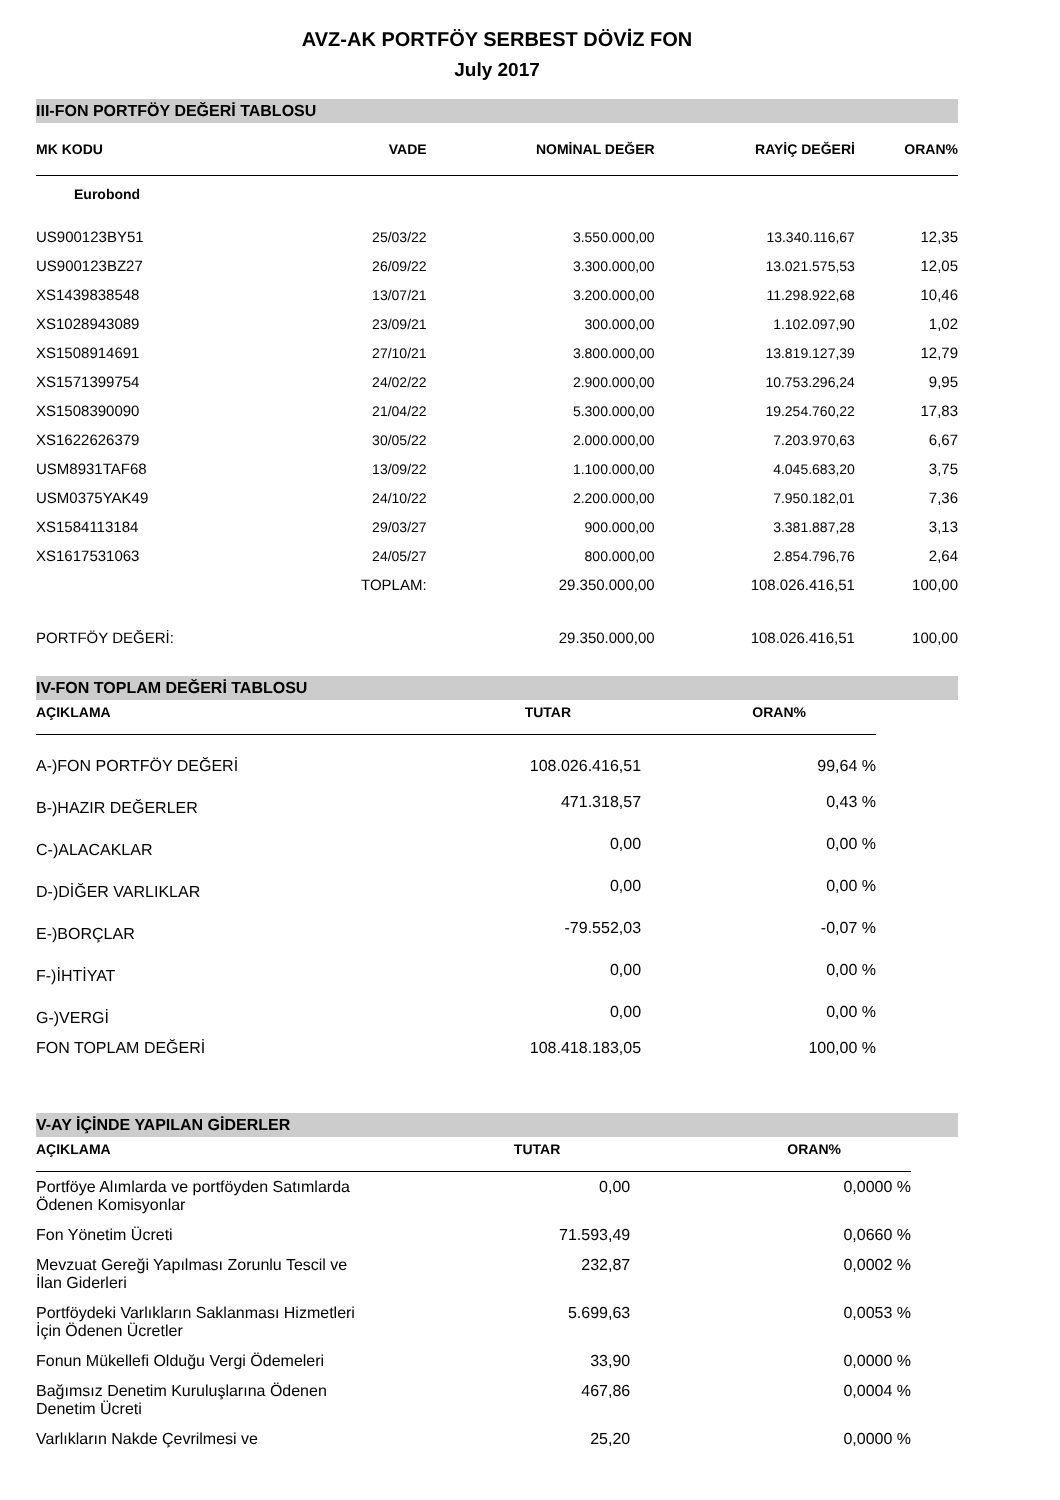AVZ-AK PORTFÖY SERBEST DÖVİZ FON
July 2017
III-FON PORTFÖY DEĞERİ TABLOSU
| MK KODU | VADE | NOMİNAL DEĞER | RAYİÇ DEĞERİ | ORAN% |
| --- | --- | --- | --- | --- |
| Eurobond | | | | |
| US900123BY51 | 25/03/22 | 3.550.000,00 | 13.340.116,67 | 12,35 |
| US900123BZ27 | 26/09/22 | 3.300.000,00 | 13.021.575,53 | 12,05 |
| XS1439838548 | 13/07/21 | 3.200.000,00 | 11.298.922,68 | 10,46 |
| XS1028943089 | 23/09/21 | 300.000,00 | 1.102.097,90 | 1,02 |
| XS1508914691 | 27/10/21 | 3.800.000,00 | 13.819.127,39 | 12,79 |
| XS1571399754 | 24/02/22 | 2.900.000,00 | 10.753.296,24 | 9,95 |
| XS1508390090 | 21/04/22 | 5.300.000,00 | 19.254.760,22 | 17,83 |
| XS1622626379 | 30/05/22 | 2.000.000,00 | 7.203.970,63 | 6,67 |
| USM8931TAF68 | 13/09/22 | 1.100.000,00 | 4.045.683,20 | 3,75 |
| USM0375YAK49 | 24/10/22 | 2.200.000,00 | 7.950.182,01 | 7,36 |
| XS1584113184 | 29/03/27 | 900.000,00 | 3.381.887,28 | 3,13 |
| XS1617531063 | 24/05/27 | 800.000,00 | 2.854.796,76 | 2,64 |
| | TOPLAM: | 29.350.000,00 | 108.026.416,51 | 100,00 |
| PORTFÖY DEĞERİ: | | 29.350.000,00 | 108.026.416,51 | 100,00 |
IV-FON TOPLAM DEĞERİ TABLOSU
| AÇIKLAMA | TUTAR | ORAN% |
| --- | --- | --- |
| A-)FON PORTFÖY DEĞERİ | 108.026.416,51 | 99,64 % |
| B-)HAZIR DEĞERLER | 471.318,57 | 0,43 % |
| C-)ALACAKLAR | 0,00 | 0,00 % |
| D-)DİĞER VARLIKLAR | 0,00 | 0,00 % |
| E-)BORÇLAR | -79.552,03 | -0,07 % |
| F-)İHTİYAT | 0,00 | 0,00 % |
| G-)VERGİ | 0,00 | 0,00 % |
| FON TOPLAM DEĞERİ | 108.418.183,05 | 100,00 % |
V-AY İÇİNDE YAPILAN GİDERLER
| AÇIKLAMA | TUTAR | ORAN% |
| --- | --- | --- |
| Portföye Alımlarda ve portföyden Satımlarda Ödenen Komisyonlar | 0,00 | 0,0000 % |
| Fon Yönetim Ücreti | 71.593,49 | 0,0660 % |
| Mevzuat Gereği Yapılması Zorunlu Tescil ve İlan Giderleri | 232,87 | 0,0002 % |
| Portföydeki Varlıkların Saklanması Hizmetleri İçin Ödenen Ücretler | 5.699,63 | 0,0053 % |
| Fonun Mükellefi Olduğu Vergi Ödemeleri | 33,90 | 0,0000 % |
| Bağımsız Denetim Kuruluşlarına Ödenen Denetim Ücreti | 467,86 | 0,0004 % |
| Varlıkların Nakde Çevrilmesi ve | 25,20 | 0,0000 % |